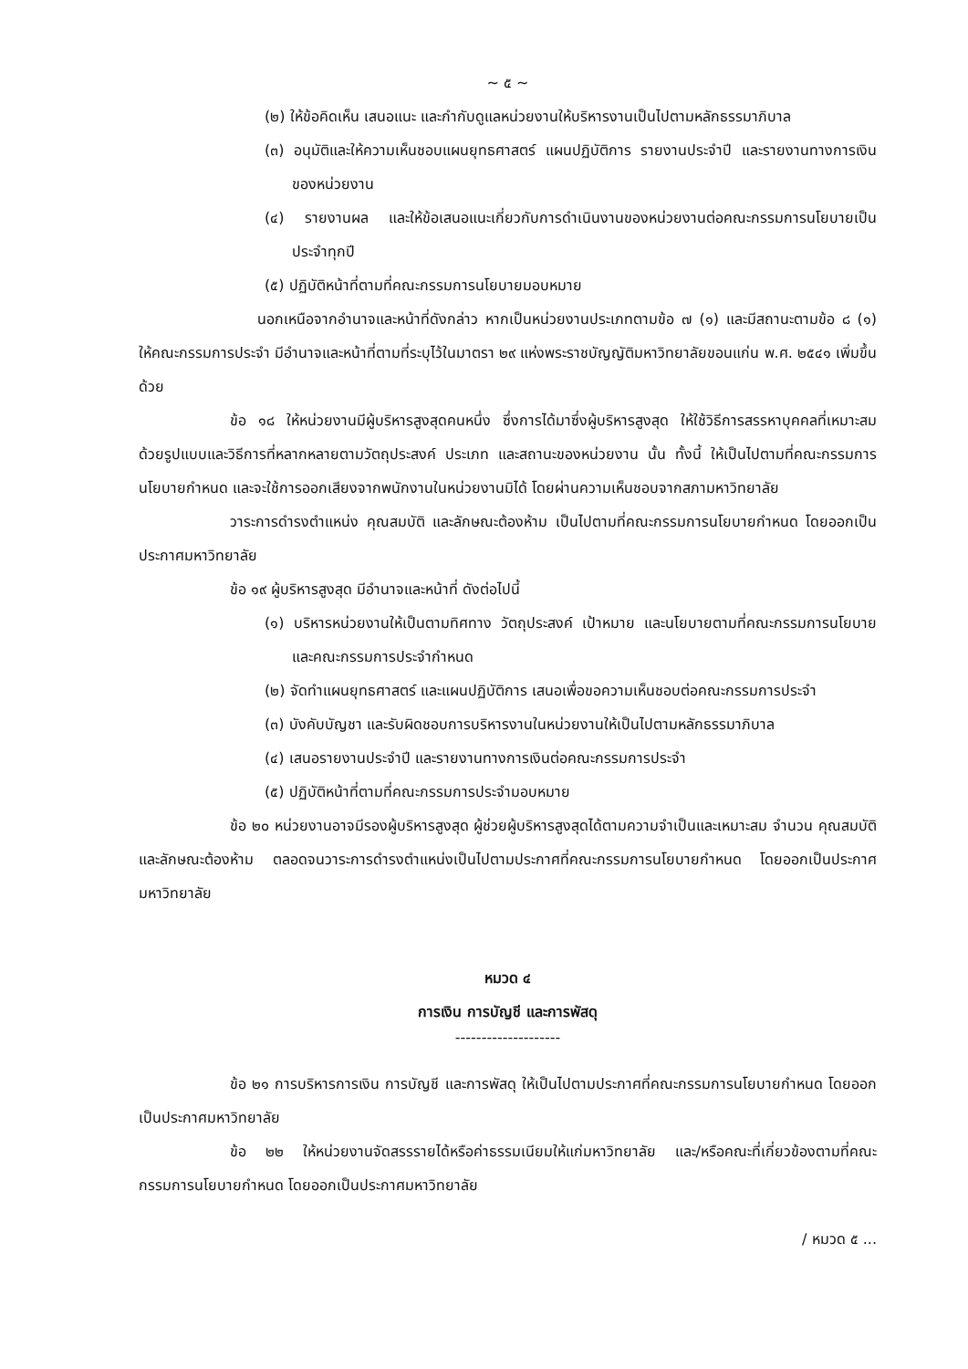~ ๕ ~
(๒) ให้ข้อคิดเห็น เสนอแนะ และกำกับดูแลหน่วยงานให้บริหารงานเป็นไปตามหลักธรรมาภิบาล
(๓) อนุมัติและให้ความเห็นชอบแผนยุทธศาสตร์ แผนปฏิบัติการ รายงานประจำปี และรายงานทางการเงินของหน่วยงาน
(๔) รายงานผล และให้ข้อเสนอแนะเกี่ยวกับการดำเนินงานของหน่วยงานต่อคณะกรรมการนโยบายเป็นประจำทุกปี
(๕) ปฏิบัติหน้าที่ตามที่คณะกรรมการนโยบายมอบหมาย
นอกเหนือจากอำนาจและหน้าที่ดังกล่าว หากเป็นหน่วยงานประเภทตามข้อ ๗ (๑) และมีสถานะตามข้อ ๘ (๑) ให้คณะกรรมการประจำ มีอำนาจและหน้าที่ตามที่ระบุไว้ในมาตรา ๒๙ แห่งพระราชบัญญัติมหาวิทยาลัยขอนแก่น พ.ศ. ๒๕๔๑ เพิ่มขึ้นด้วย
ข้อ ๑๘ ให้หน่วยงานมีผู้บริหารสูงสุดคนหนึ่ง ซึ่งการได้มาซึ่งผู้บริหารสูงสุด ให้ใช้วิธีการสรรหาบุคคลที่เหมาะสม ด้วยรูปแบบและวิธีการที่หลากหลายตามวัตถุประสงค์ ประเภท และสถานะของหน่วยงาน นั้น ทั้งนี้ ให้เป็นไปตามที่คณะกรรมการนโยบายกำหนด และจะใช้การออกเสียงจากพนักงานในหน่วยงานมิได้ โดยผ่านความเห็นชอบจากสภามหาวิทยาลัย
วาระการดำรงตำแหน่ง คุณสมบัติ และลักษณะต้องห้าม เป็นไปตามที่คณะกรรมการนโยบายกำหนด โดยออกเป็นประกาศมหาวิทยาลัย
ข้อ ๑๙ ผู้บริหารสูงสุด มีอำนาจและหน้าที่ ดังต่อไปนี้
(๑) บริหารหน่วยงานให้เป็นตามทิศทาง วัตถุประสงค์ เป้าหมาย และนโยบายตามที่คณะกรรมการนโยบาย และคณะกรรมการประจำกำหนด
(๒) จัดทำแผนยุทธศาสตร์ และแผนปฏิบัติการ เสนอเพื่อขอความเห็นชอบต่อคณะกรรมการประจำ
(๓) บังคับบัญชา และรับผิดชอบการบริหารงานในหน่วยงานให้เป็นไปตามหลักธรรมาภิบาล
(๔) เสนอรายงานประจำปี และรายงานทางการเงินต่อคณะกรรมการประจำ
(๕) ปฏิบัติหน้าที่ตามที่คณะกรรมการประจำมอบหมาย
ข้อ ๒๐ หน่วยงานอาจมีรองผู้บริหารสูงสุด ผู้ช่วยผู้บริหารสูงสุดได้ตามความจำเป็นและเหมาะสม จำนวน คุณสมบัติ และลักษณะต้องห้าม ตลอดจนวาระการดำรงตำแหน่งเป็นไปตามประกาศที่คณะกรรมการนโยบายกำหนด โดยออกเป็นประกาศมหาวิทยาลัย
หมวด ๔
การเงิน การบัญชี และการพัสดุ
--------------------
ข้อ ๒๑ การบริหารการเงิน การบัญชี และการพัสดุ ให้เป็นไปตามประกาศที่คณะกรรมการนโยบายกำหนด โดยออกเป็นประกาศมหาวิทยาลัย
ข้อ ๒๒ ให้หน่วยงานจัดสรรรายได้หรือค่าธรรมเนียมให้แก่มหาวิทยาลัย และ/หรือคณะที่เกี่ยวข้องตามที่คณะกรรมการนโยบายกำหนด โดยออกเป็นประกาศมหาวิทยาลัย
/ หมวด ๕ ...